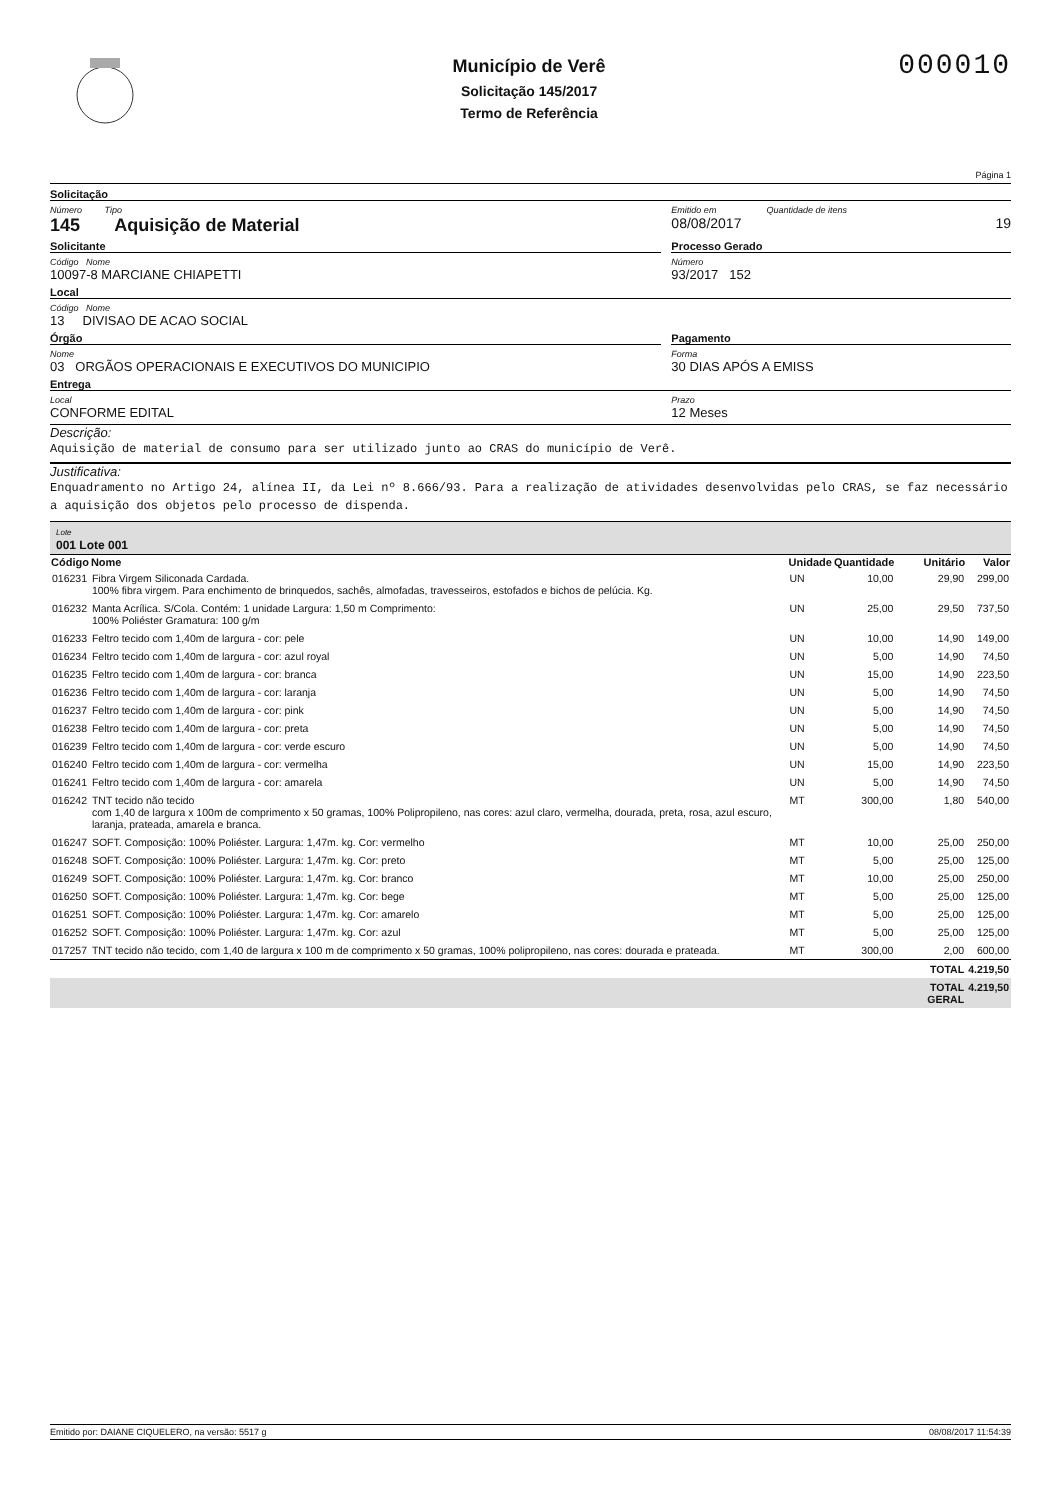Município de Verê
Solicitação 145/2017
Termo de Referência
000010
Página 1
Solicitação
Número Tipo
145 Aquisição de Material
Emitido em Quantidade de itens
08/08/2017 19
Solicitante
Código Nome
10097-8 MARCIANE CHIAPETTI
Processo Gerado
Número
93/2017 152
Local
Código Nome
13 DIVISAO DE ACAO SOCIAL
Órgão
Nome
03 ORGÃOS OPERACIONAIS E EXECUTIVOS DO MUNICIPIO
Pagamento
Forma
30 DIAS APÓS A EMISS
Entrega
Local
CONFORME EDITAL
Prazo
12 Meses
Descrição:
Aquisição de material de consumo para ser utilizado junto ao CRAS do município de Verê.
Justificativa:
Enquadramento no Artigo 24, alínea II, da Lei nº 8.666/93. Para a realização de atividades desenvolvidas pelo CRAS, se faz necessário a aquisição dos objetos pelo processo de dispenda.
Lote
001 Lote 001
| Código | Nome | Unidade | Quantidade | Unitário | Valor |
| --- | --- | --- | --- | --- | --- |
| 016231 | Fibra Virgem Siliconada Cardada. 100% fibra virgem. Para enchimento de brinquedos, sachês, almofadas, travesseiros, estofados e bichos de pelúcia. Kg. | UN | 10,00 | 29,90 | 299,00 |
| 016232 | Manta Acrílica. S/Cola. Contém: 1 unidade Largura: 1,50 m Comprimento: 100% Poliéster Gramatura: 100 g/m | UN | 25,00 | 29,50 | 737,50 |
| 016233 | Feltro tecido com 1,40m de largura - cor: pele | UN | 10,00 | 14,90 | 149,00 |
| 016234 | Feltro tecido com 1,40m de largura - cor: azul royal | UN | 5,00 | 14,90 | 74,50 |
| 016235 | Feltro tecido com 1,40m de largura - cor: branca | UN | 15,00 | 14,90 | 223,50 |
| 016236 | Feltro tecido com 1,40m de largura - cor: laranja | UN | 5,00 | 14,90 | 74,50 |
| 016237 | Feltro tecido com 1,40m de largura - cor: pink | UN | 5,00 | 14,90 | 74,50 |
| 016238 | Feltro tecido com 1,40m de largura - cor: preta | UN | 5,00 | 14,90 | 74,50 |
| 016239 | Feltro tecido com 1,40m de largura - cor: verde escuro | UN | 5,00 | 14,90 | 74,50 |
| 016240 | Feltro tecido com 1,40m de largura - cor: vermelha | UN | 15,00 | 14,90 | 223,50 |
| 016241 | Feltro tecido com 1,40m de largura - cor: amarela | UN | 5,00 | 14,90 | 74,50 |
| 016242 | TNT tecido não tecido com 1,40 de largura x 100m de comprimento x 50 gramas, 100% Polipropileno, nas cores: azul claro, vermelha, dourada, preta, rosa, azul escuro, laranja, prateada, amarela e branca. | MT | 300,00 | 1,80 | 540,00 |
| 016247 | SOFT. Composição: 100% Poliéster. Largura: 1,47m. kg. Cor: vermelho | MT | 10,00 | 25,00 | 250,00 |
| 016248 | SOFT. Composição: 100% Poliéster. Largura: 1,47m. kg. Cor: preto | MT | 5,00 | 25,00 | 125,00 |
| 016249 | SOFT. Composição: 100% Poliéster. Largura: 1,47m. kg. Cor: branco | MT | 10,00 | 25,00 | 250,00 |
| 016250 | SOFT. Composição: 100% Poliéster. Largura: 1,47m. kg. Cor: bege | MT | 5,00 | 25,00 | 125,00 |
| 016251 | SOFT. Composição: 100% Poliéster. Largura: 1,47m. kg. Cor: amarelo | MT | 5,00 | 25,00 | 125,00 |
| 016252 | SOFT. Composição: 100% Poliéster. Largura: 1,47m. kg. Cor: azul | MT | 5,00 | 25,00 | 125,00 |
| 017257 | TNT tecido não tecido, com 1,40 de largura x 100 m de comprimento x 50 gramas, 100% polipropileno, nas cores: dourada e prateada. | MT | 300,00 | 2,00 | 600,00 |
| | | | | TOTAL | 4.219,50 |
| | | | | TOTAL GERAL | 4.219,50 |
Emitido por: DAIANE CIQUELERO, na versão: 5517 g 08/08/2017 11:54:39